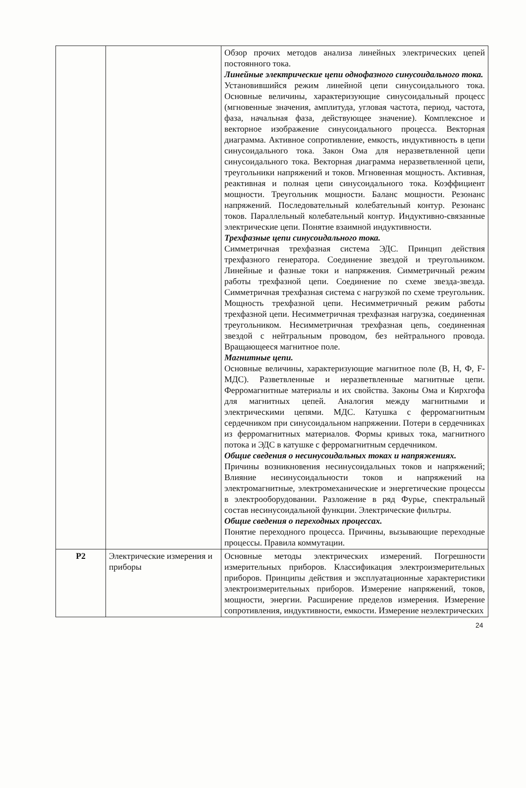| | | Обзор прочих методов анализа линейных электрических цепей постоянного тока. Линейные электрические цепи однофазного синусоидального тока. Установившийся режим линейной цепи синусоидального тока. Основные величины, характеризующие синусоидальный процесс (мгновенные значения, амплитуда, угловая частота, период, частота, фаза, начальная фаза, действующее значение). Комплексное и векторное изображение синусоидального процесса. Векторная диаграмма. Активное сопротивление, емкость, индуктивность в цепи синусоидального тока. Закон Ома для неразветвленной цепи синусоидального тока. Векторная диаграмма неразветвленной цепи, треугольники напряжений и токов. Мгновенная мощность. Активная, реактивная и полная цепи синусоидального тока. Коэффициент мощности. Треугольник мощности. Баланс мощности. Резонанс напряжений. Последовательный колебательный контур. Резонанс токов. Параллельный колебательный контур. Индуктивно-связанные электрические цепи. Понятие взаимной индуктивности. Трехфазные цепи синусоидального тока. Симметричная трехфазная система ЭДС. Принцип действия трехфазного генератора. Соединение звездой и треугольником. Линейные и фазные токи и напряжения. Симметричный режим работы трехфазной цепи. Соединение по схеме звезда-звезда. Симметричная трехфазная система с нагрузкой по схеме треугольник. Мощность трехфазной цепи. Несимметричный режим работы трехфазной цепи. Несимметричная трехфазная нагрузка, соединенная треугольником. Несимметричная трехфазная цепь, соединенная звездой с нейтральным проводом, без нейтрального провода. Вращающееся магнитное поле. Магнитные цепи. Основные величины, характеризующие магнитное поле (В, Н, Ф, F-МДС). Разветвленные и неразветвленные магнитные цепи. Ферромагнитные материалы и их свойства. Законы Ома и Кирхгофа для магнитных цепей. Аналогия между магнитными и электрическими цепями. МДС. Катушка с ферромагнитным сердечником при синусоидальном напряжении. Потери в сердечниках из ферромагнитных материалов. Формы кривых тока, магнитного потока и ЭДС в катушке с ферромагнитным сердечником. Общие сведения о несинусоидальных токах и напряжениях. Причины возникновения несинусоидальных токов и напряжений; Влияние несинусоидальности токов и напряжений на электромагнитные, электромеханические и энергетические процессы в электрооборудовании. Разложение в ряд Фурье, спектральный состав несинусоидальной функции. Электрические фильтры. Общие сведения о переходных процессах. Понятие переходного процесса. Причины, вызывающие переходные процессы. Правила коммутации. |
| Р2 | Электрические измерения и приборы | Основные методы электрических измерений. Погрешности измерительных приборов. Классификация электроизмерительных приборов. Принципы действия и эксплуатационные характеристики электроизмерительных приборов. Измерение напряжений, токов, мощности, энергии. Расширение пределов измерения. Измерение сопротивления, индуктивности, емкости. Измерение неэлектрических |
24